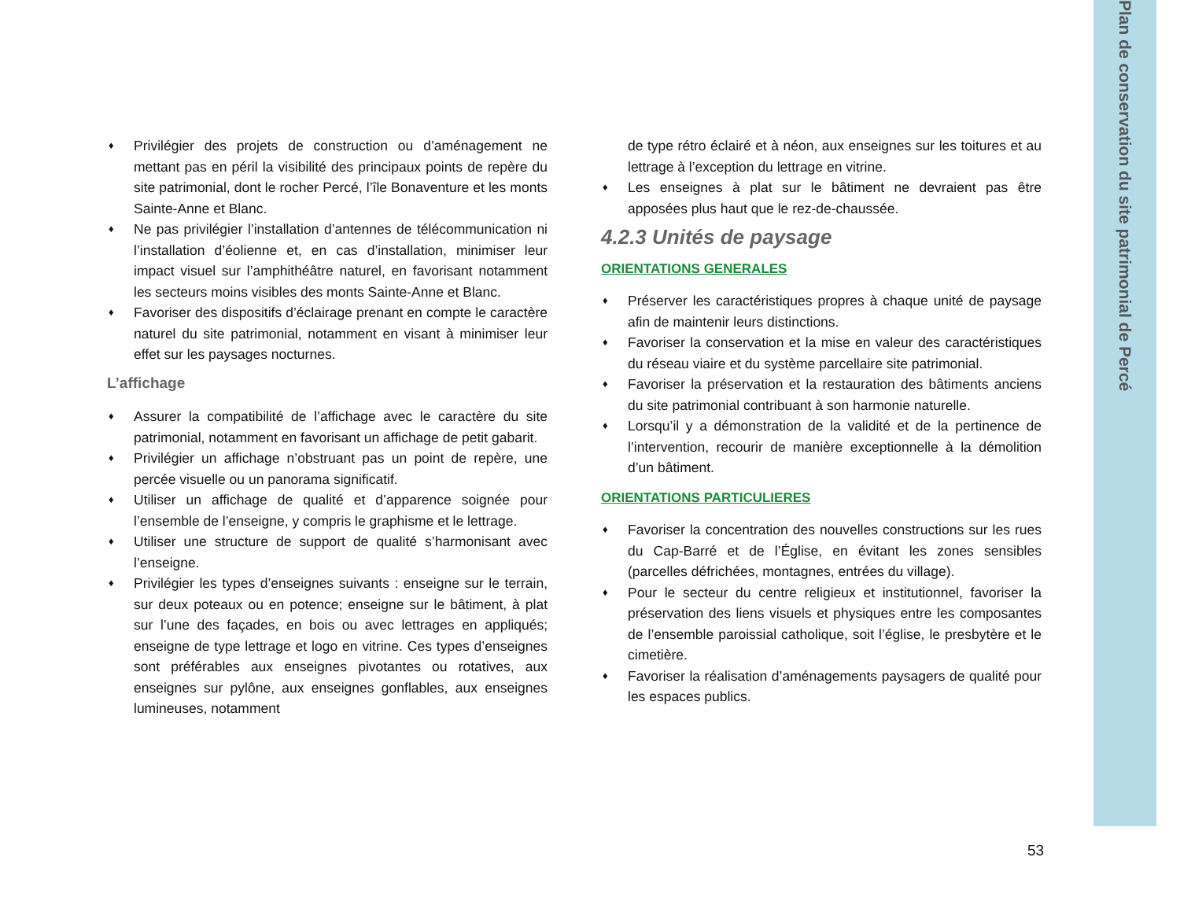Plan de conservation du site patrimonial de Percé
♦ Privilégier des projets de construction ou d’aménagement ne mettant pas en péril la visibilité des principaux points de repère du site patrimonial, dont le rocher Percé, l’île Bonaventure et les monts Sainte-Anne et Blanc.
♦ Ne pas privilégier l’installation d’antennes de télécommunication ni l’installation d’éolienne et, en cas d’installation, minimiser leur impact visuel sur l’amphithéâtre naturel, en favorisant notamment les secteurs moins visibles des monts Sainte-Anne et Blanc.
♦ Favoriser des dispositifs d’éclairage prenant en compte le caractère naturel du site patrimonial, notamment en visant à minimiser leur effet sur les paysages nocturnes.
L’affichage
♦ Assurer la compatibilité de l’affichage avec le caractère du site patrimonial, notamment en favorisant un affichage de petit gabarit.
♦ Privilégier un affichage n’obstruant pas un point de repère, une percée visuelle ou un panorama significatif.
♦ Utiliser un affichage de qualité et d’apparence soignée pour l’ensemble de l’enseigne, y compris le graphisme et le lettrage.
♦ Utiliser une structure de support de qualité s’harmonisant avec l’enseigne.
♦ Privilégier les types d’enseignes suivants : enseigne sur le terrain, sur deux poteaux ou en potence; enseigne sur le bâtiment, à plat sur l’une des façades, en bois ou avec lettrages en appliqués; enseigne de type lettrage et logo en vitrine. Ces types d’enseignes sont préférables aux enseignes pivotantes ou rotatives, aux enseignes sur pylône, aux enseignes gonflables, aux enseignes lumineuses, notamment
de type rétro éclairé et à néon, aux enseignes sur les toitures et au lettrage à l’exception du lettrage en vitrine.
♦ Les enseignes à plat sur le bâtiment ne devraient pas être apposées plus haut que le rez-de-chaussée.
4.2.3 Unités de paysage
ORIENTATIONS GENERALES
♦ Préserver les caractéristiques propres à chaque unité de paysage afin de maintenir leurs distinctions.
♦ Favoriser la conservation et la mise en valeur des caractéristiques du réseau viaire et du système parcellaire site patrimonial.
♦ Favoriser la préservation et la restauration des bâtiments anciens du site patrimonial contribuant à son harmonie naturelle.
♦ Lorsqu’il y a démonstration de la validité et de la pertinence de l’intervention, recourir de manière exceptionnelle à la démolition d’un bâtiment.
ORIENTATIONS PARTICULIERES
♦ Favoriser la concentration des nouvelles constructions sur les rues du Cap-Barré et de l’Église, en évitant les zones sensibles (parcelles défrichées, montagnes, entrées du village).
♦ Pour le secteur du centre religieux et institutionnel, favoriser la préservation des liens visuels et physiques entre les composantes de l’ensemble paroissial catholique, soit l’église, le presbytère et le cimetière.
♦ Favoriser la réalisation d’aménagements paysagers de qualité pour les espaces publics.
53